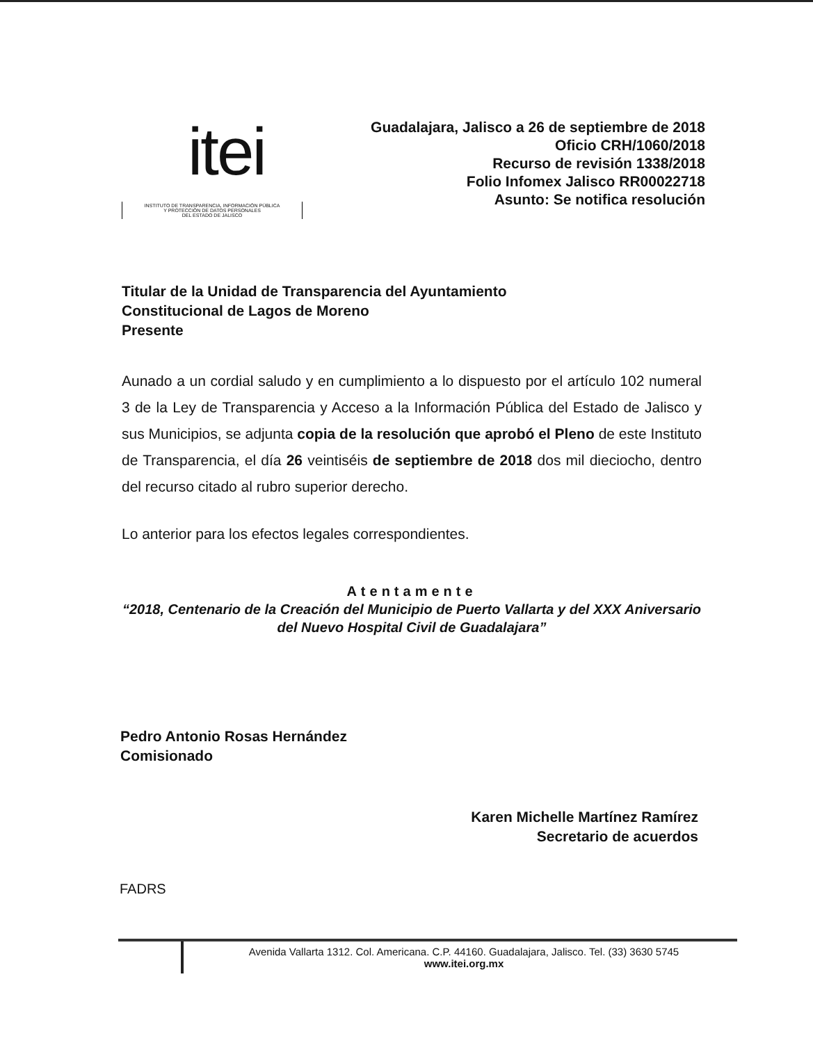itei
INSTITUTO DE TRANSPARENCIA, INFORMACIÓN PÚBLICA
Y PROTECCIÓN DE DATOS PERSONALES
DEL ESTADO DE JALISCO
Guadalajara, Jalisco a 26 de septiembre de 2018
Oficio CRH/1060/2018
Recurso de revisión 1338/2018
Folio Infomex Jalisco RR00022718
Asunto: Se notifica resolución
Titular de la Unidad de Transparencia del Ayuntamiento
Constitucional de Lagos de Moreno
Presente
Aunado a un cordial saludo y en cumplimiento a lo dispuesto por el artículo 102 numeral 3 de la Ley de Transparencia y Acceso a la Información Pública del Estado de Jalisco y sus Municipios, se adjunta copia de la resolución que aprobó el Pleno de este Instituto de Transparencia, el día 26 veintiséis de septiembre de 2018 dos mil dieciocho, dentro del recurso citado al rubro superior derecho.
Lo anterior para los efectos legales correspondientes.
Atentamente
“2018, Centenario de la Creación del Municipio de Puerto Vallarta y del XXX Aniversario del Nuevo Hospital Civil de Guadalajara”
Pedro Antonio Rosas Hernández
Comisionado
Karen Michelle Martínez Ramírez
Secretario de acuerdos
FADRS
Avenida Vallarta 1312. Col. Americana. C.P. 44160. Guadalajara, Jalisco. Tel. (33) 3630 5745
www.itei.org.mx